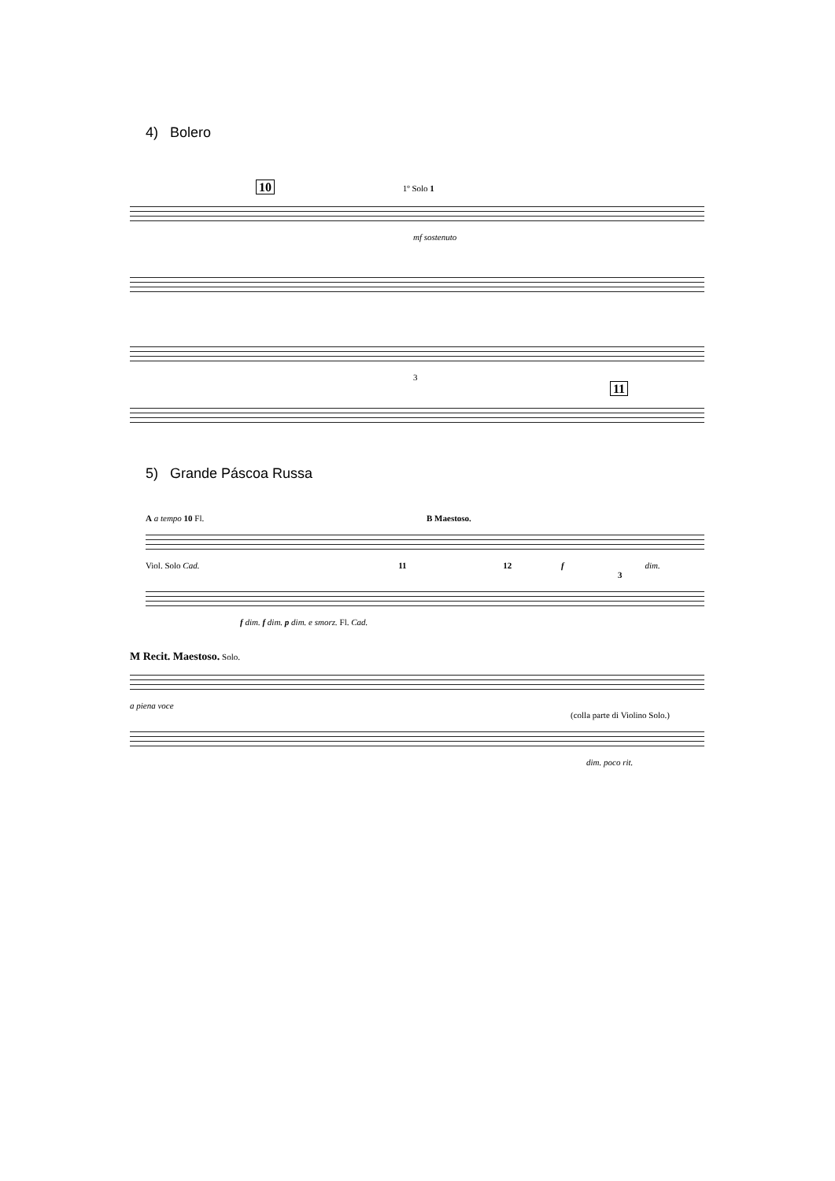4) Bolero
10 1º Solo 1
mf sostenuto
3
11
5) Grande Páscoa Russa
A a tempo 10 Fl. B Maestoso.
Viol. Solo Cad. 11 12 f dim.
3
f dim. f dim. p dim. e smorz. Fl. Cad.
M Recit. Maestoso. Solo.
a piena voce
(colla parte di Violino Solo.)
dim. poco rit.